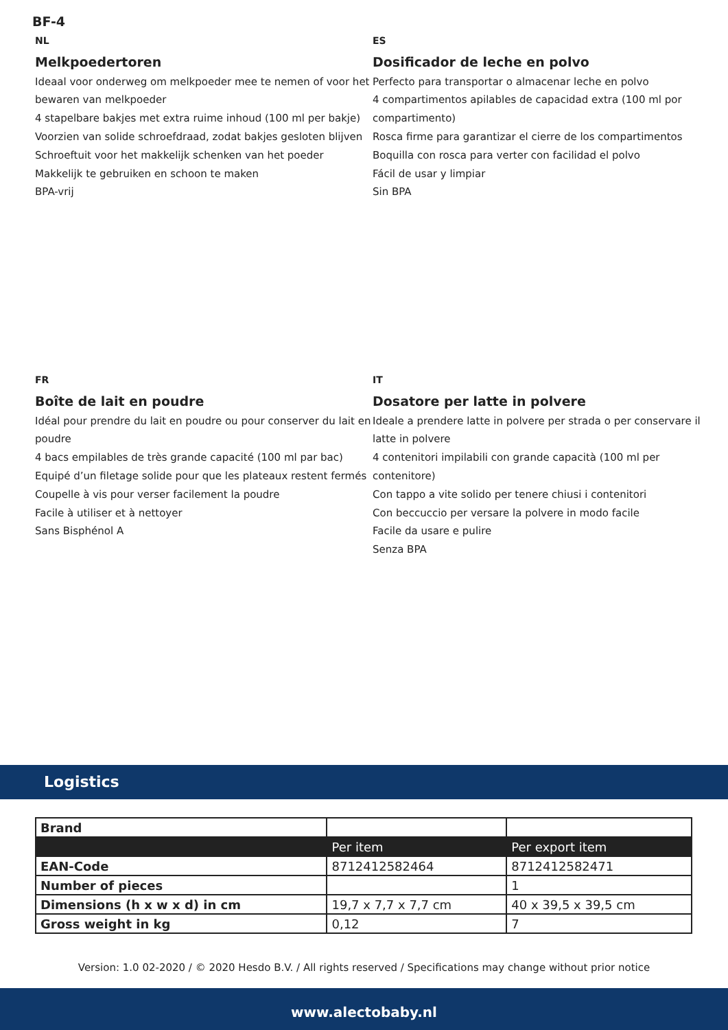BF-4
NL
Melkpoedertoren
Ideaal voor onderweg om melkpoeder mee te nemen of voor het bewaren van melkpoeder
4 stapelbare bakjes met extra ruime inhoud (100 ml per bakje)
Voorzien van solide schroefdraad, zodat bakjes gesloten blijven
Schroeftuit voor het makkelijk schenken van het poeder
Makkelijk te gebruiken en schoon te maken
BPA-vrij
ES
Dosificador de leche en polvo
Perfecto para transportar o almacenar leche en polvo
4 compartimentos apilables de capacidad extra (100 ml por compartimento)
Rosca firme para garantizar el cierre de los compartimentos
Boquilla con rosca para verter con facilidad el polvo
Fácil de usar y limpiar
Sin BPA
FR
Boîte de lait en poudre
Idéal pour prendre du lait en poudre ou pour conserver du lait en poudre
4 bacs empilables de très grande capacité (100 ml par bac)
Equipé d’un filetage solide pour que les plateaux restent fermés
Coupelle à vis pour verser facilement la poudre
Facile à utiliser et à nettoyer
Sans Bisphénol A
IT
Dosatore per latte in polvere
Ideale a prendere latte in polvere per strada o per conservare il latte in polvere
4 contenitori impilabili con grande capacità (100 ml per contenitore)
Con tappo a vite solido per tenere chiusi i contenitori
Con beccuccio per versare la polvere in modo facile
Facile da usare e pulire
Senza BPA
Logistics
| Brand | | |
| | Per item | Per export item |
| EAN-Code | 8712412582464 | 8712412582471 |
| Number of pieces | | 1 |
| Dimensions (h x w x d) in cm | 19,7 x 7,7 x 7,7 cm | 40 x 39,5 x 39,5 cm |
| Gross weight in kg | 0,12 | 7 |
Version: 1.0 02-2020 / © 2020 Hesdo B.V. / All rights reserved / Specifications may change without prior notice
www.alectobaby.nl